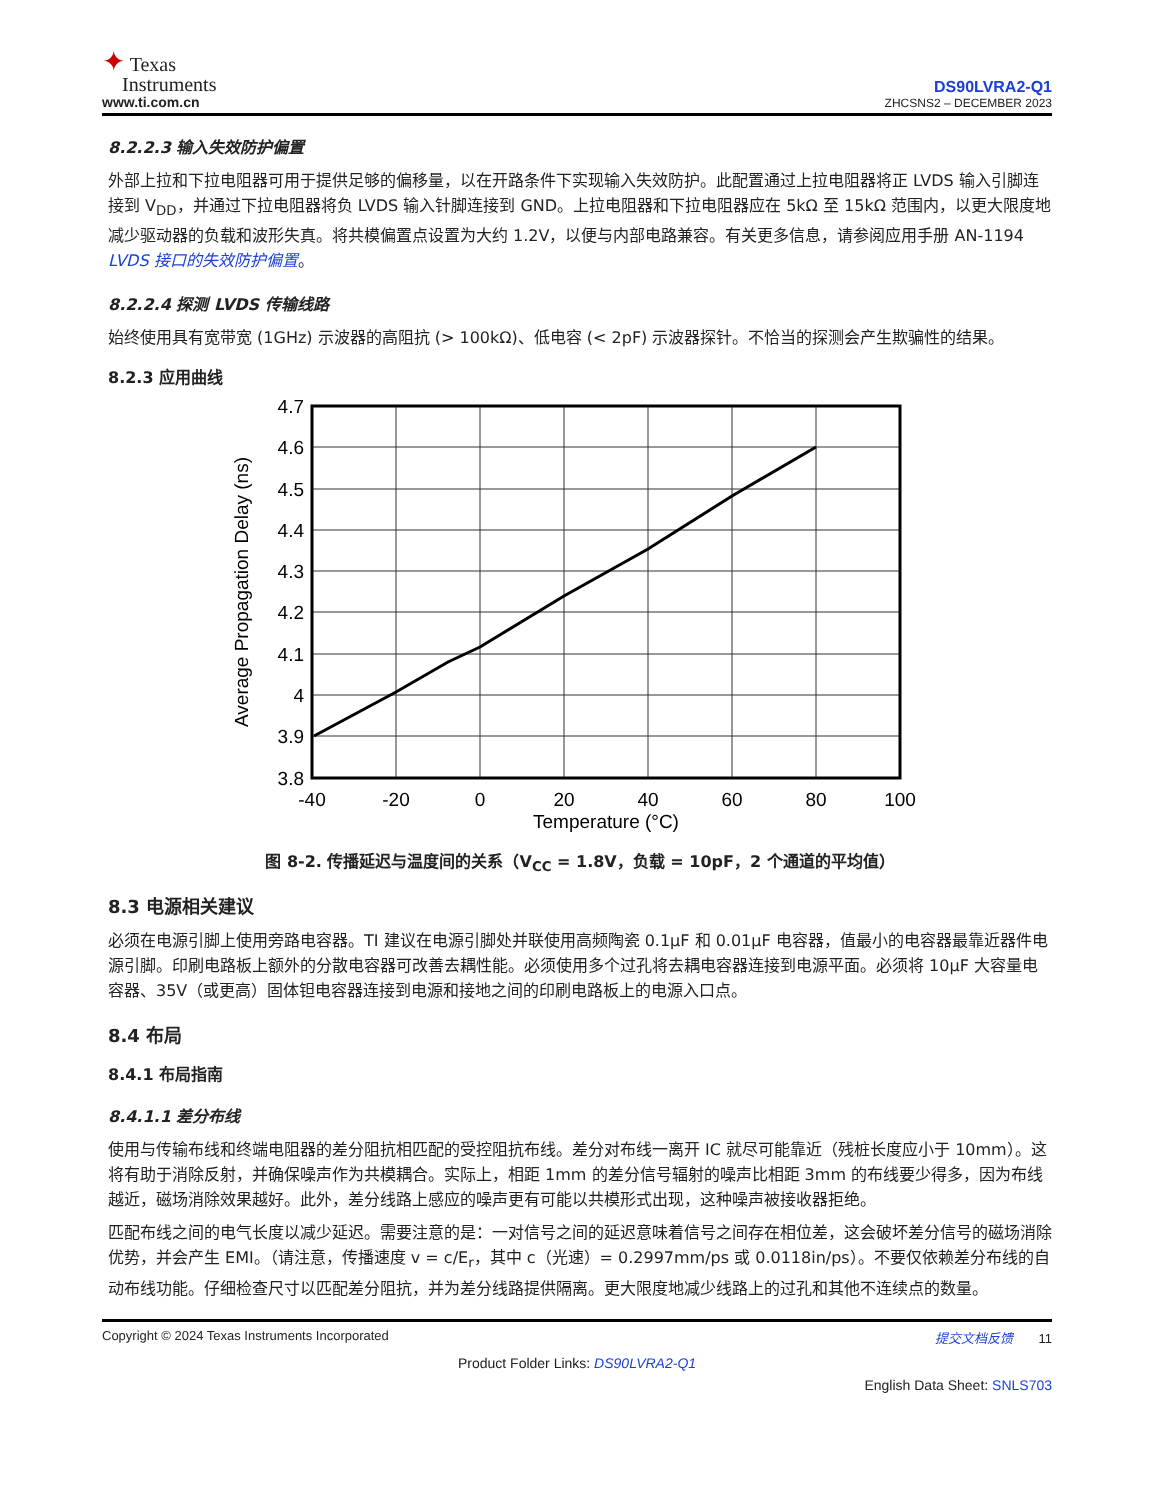✦ Texas
Instruments
www.ti.com.cn
DS90LVRA2-Q1
ZHCSNS2 – DECEMBER 2023
8.2.2.3 输入失效防护偏置
外部上拉和下拉电阻器可用于提供足够的偏移量，以在开路条件下实现输入失效防护。此配置通过上拉电阻器将正 LVDS 输入引脚连接到 V<sub>DD</sub>，并通过下拉电阻器将负 LVDS 输入针脚连接到 GND。上拉电阻器和下拉电阻器应在 5kΩ 至 15kΩ 范围内，以更大限度地减少驱动器的负载和波形失真。将共模偏置点设置为大约 1.2V，以便与内部电路兼容。有关更多信息，请参阅应用手册 AN-1194 LVDS 接口的失效防护偏置。
8.2.2.4 探测 LVDS 传输线路
始终使用具有宽带宽 (1GHz) 示波器的高阻抗 (> 100kΩ)、低电容 (< 2pF) 示波器探针。不恰当的探测会产生欺骗性的结果。
8.2.3 应用曲线
4.7
4.6
4.5
4.4
4.3
4.2
4.1
4
3.9
3.8
-40
-20
0
20
40
60
80
100
Temperature (°C)
Average Propagation Delay (ns)
图 8-2. 传播延迟与温度间的关系（V<sub>CC</sub> = 1.8V，负载 = 10pF，2 个通道的平均值）
8.3 电源相关建议
必须在电源引脚上使用旁路电容器。TI 建议在电源引脚处并联使用高频陶瓷 0.1μF 和 0.01μF 电容器，值最小的电容器最靠近器件电源引脚。印刷电路板上额外的分散电容器可改善去耦性能。必须使用多个过孔将去耦电容器连接到电源平面。必须将 10μF 大容量电容器、35V（或更高）固体钽电容器连接到电源和接地之间的印刷电路板上的电源入口点。
8.4 布局
8.4.1 布局指南
8.4.1.1 差分布线
使用与传输布线和终端电阻器的差分阻抗相匹配的受控阻抗布线。差分对布线一离开 IC 就尽可能靠近（残桩长度应小于 10mm）。这将有助于消除反射，并确保噪声作为共模耦合。实际上，相距 1mm 的差分信号辐射的噪声比相距 3mm 的布线要少得多，因为布线越近，磁场消除效果越好。此外，差分线路上感应的噪声更有可能以共模形式出现，这种噪声被接收器拒绝。
匹配布线之间的电气长度以减少延迟。需要注意的是：一对信号之间的延迟意味着信号之间存在相位差，这会破坏差分信号的磁场消除优势，并会产生 EMI。（请注意，传播速度 v = c/E<sub>r</sub>，其中 c（光速）= 0.2997mm/ps 或 0.0118in/ps）。不要仅依赖差分布线的自动布线功能。仔细检查尺寸以匹配差分阻抗，并为差分线路提供隔离。更大限度地减少线路上的过孔和其他不连续点的数量。
Copyright © 2024 Texas Instruments Incorporated 提交文档反馈 11
Product Folder Links: DS90LVRA2-Q1
English Data Sheet: SNLS703